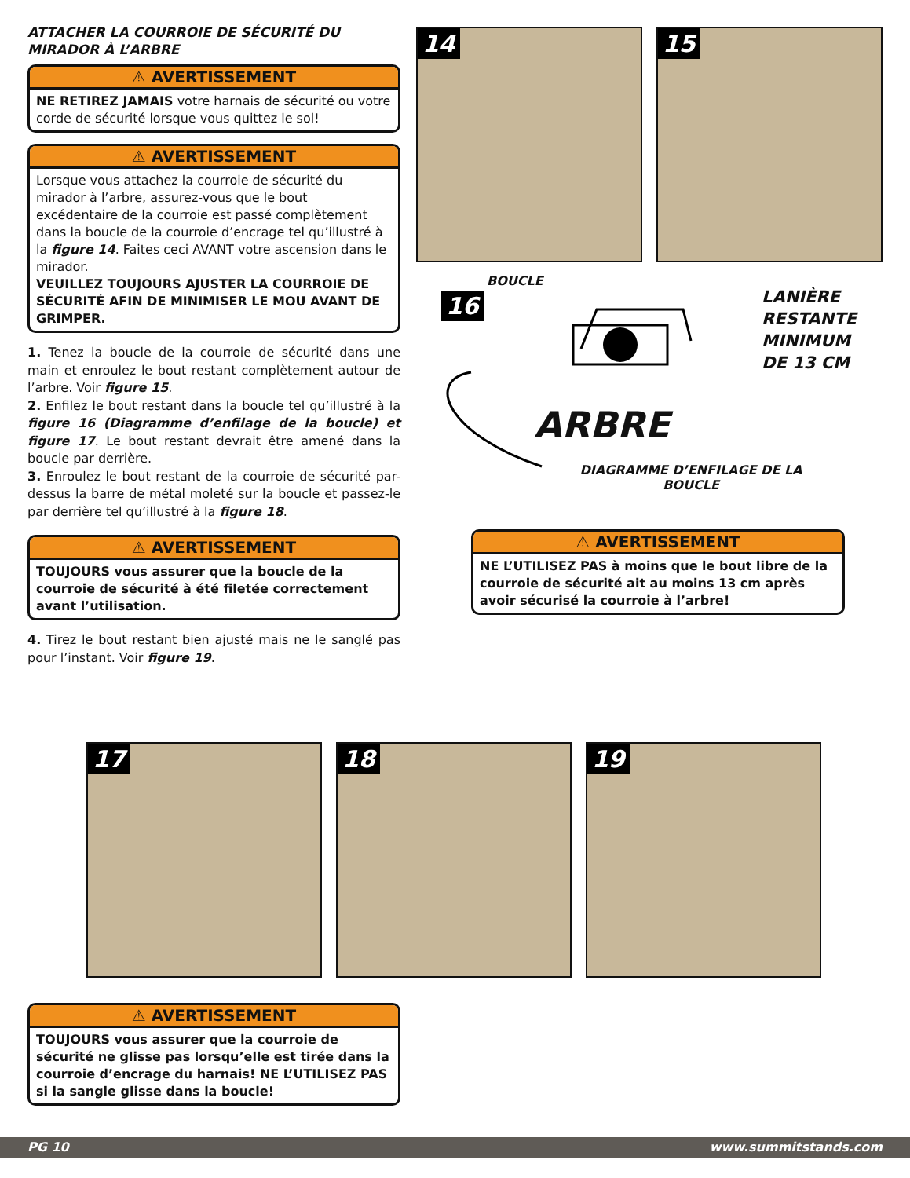ATTACHER LA COURROIE DE SÉCURITÉ DU MIRADOR À L’ARBRE
⚠ AVERTISSEMENT
NE RETIREZ JAMAIS votre harnais de sécurité ou votre corde de sécurité lorsque vous quittez le sol!
⚠ AVERTISSEMENT
Lorsque vous attachez la courroie de sécurité du mirador à l’arbre, assurez-vous que le bout excédentaire de la courroie est passé complètement dans la boucle de la courroie d’encrage tel qu’illustré à la figure 14. Faites ceci AVANT votre ascension dans le mirador.
VEUILLEZ TOUJOURS AJUSTER LA COURROIE DE SÉCURITÉ AFIN DE MINIMISER LE MOU AVANT DE GRIMPER.
1. Tenez la boucle de la courroie de sécurité dans une main et enroulez le bout restant complètement autour de l’arbre. Voir figure 15.
2. Enfilez le bout restant dans la boucle tel qu’illustré à la figure 16 (Diagramme d’enfilage de la boucle) et figure 17. Le bout restant devrait être amené dans la boucle par derrière.
3. Enroulez le bout restant de la courroie de sécurité par-dessus la barre de métal moleté sur la boucle et passez-le par derrière tel qu’illustré à la figure 18.
⚠ AVERTISSEMENT
TOUJOURS vous assurer que la boucle de la courroie de sécurité à été filetée correctement avant l’utilisation.
4. Tirez le bout restant bien ajusté mais ne le sanglé pas pour l’instant. Voir figure 19.
14 15
16
BOUCLE
LANIÈRE
RESTANTE
MINIMUM
DE 13 CM
ARBRE
DIAGRAMME D’ENFILAGE DE LA BOUCLE
⚠ AVERTISSEMENT
NE L’UTILISEZ PAS à moins que le bout libre de la courroie de sécurité ait au moins 13 cm après avoir sécurisé la courroie à l’arbre!
17 18 19
⚠ AVERTISSEMENT
TOUJOURS vous assurer que la courroie de sécurité ne glisse pas lorsqu’elle est tirée dans la courroie d’encrage du harnais! NE L’UTILISEZ PAS si la sangle glisse dans la boucle!
PG 10 www.summitstands.com